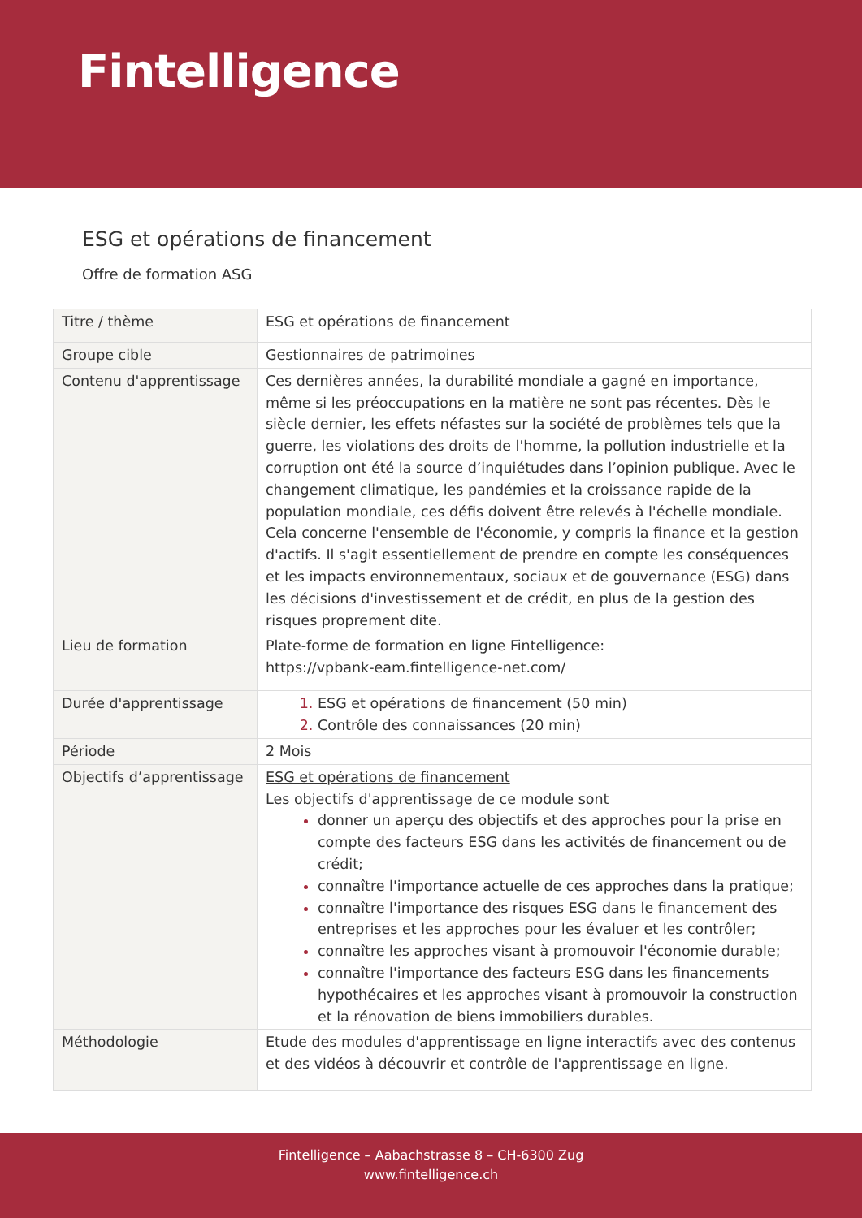Fintelligence
ESG et opérations de financement
Offre de formation ASG
| Titre / thème | ESG et opérations de financement |
| Groupe cible | Gestionnaires de patrimoines |
| Contenu d'apprentissage | Ces dernières années, la durabilité mondiale a gagné en importance, même si les préoccupations en la matière ne sont pas récentes. Dès le siècle dernier, les effets néfastes sur la société de problèmes tels que la guerre, les violations des droits de l'homme, la pollution industrielle et la corruption ont été la source d’inquiétudes dans l’opinion publique. Avec le changement climatique, les pandémies et la croissance rapide de la population mondiale, ces défis doivent être relevés à l'échelle mondiale. Cela concerne l'ensemble de l'économie, y compris la finance et la gestion d'actifs. Il s'agit essentiellement de prendre en compte les conséquences et les impacts environnementaux, sociaux et de gouvernance (ESG) dans les décisions d'investissement et de crédit, en plus de la gestion des risques proprement dite. |
| Lieu de formation | Plate-forme de formation en ligne Fintelligence: https://vpbank-eam.fintelligence-net.com/ |
| Durée d'apprentissage | ESG et opérations de financement (50 min) Contrôle des connaissances (20 min) |
| Période | 2 Mois |
| Objectifs d’apprentissage | ESG et opérations de financement Les objectifs d'apprentissage de ce module sont donner un aperçu des objectifs et des approches pour la prise en compte des facteurs ESG dans les activités de financement ou de crédit; connaître l'importance actuelle de ces approches dans la pratique; connaître l'importance des risques ESG dans le financement des entreprises et les approches pour les évaluer et les contrôler; connaître les approches visant à promouvoir l'économie durable; connaître l'importance des facteurs ESG dans les financements hypothécaires et les approches visant à promouvoir la construction et la rénovation de biens immobiliers durables. |
| Méthodologie | Etude des modules d'apprentissage en ligne interactifs avec des contenus et des vidéos à découvrir et contrôle de l'apprentissage en ligne. |
Fintelligence – Aabachstrasse 8 – CH-6300 Zug
www.fintelligence.ch